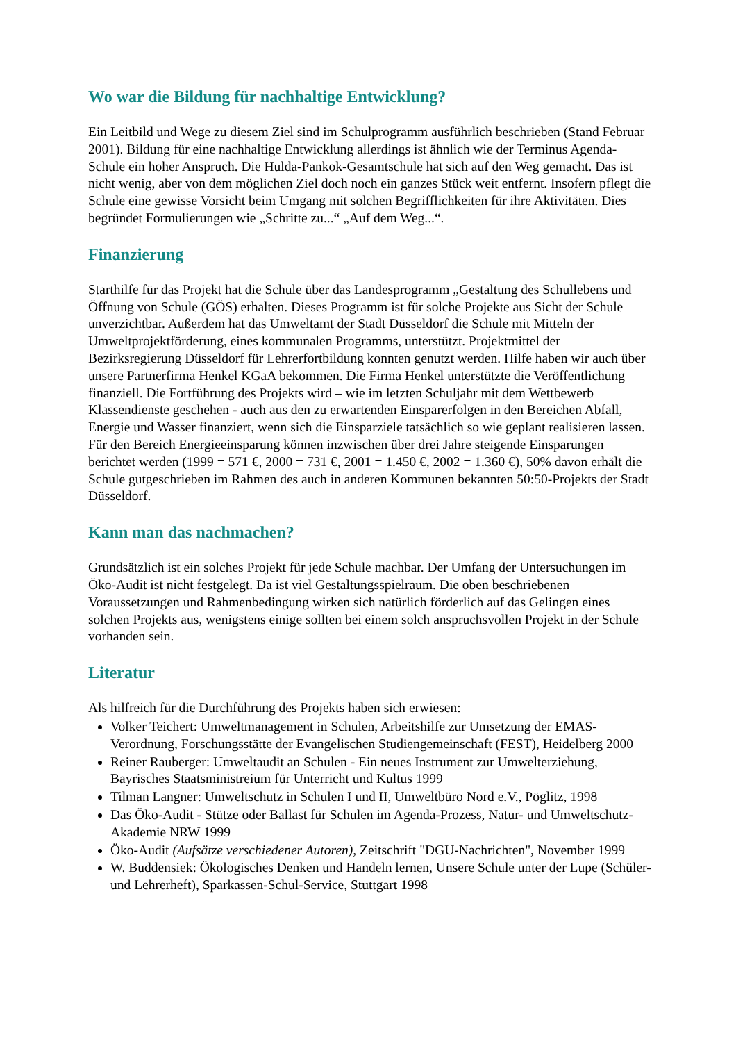Wo war die Bildung für nachhaltige Entwicklung?
Ein Leitbild und Wege zu diesem Ziel sind im Schulprogramm ausführlich beschrieben (Stand Februar 2001). Bildung für eine nachhaltige Entwicklung allerdings ist ähnlich wie der Terminus Agenda-Schule ein hoher Anspruch. Die Hulda-Pankok-Gesamtschule hat sich auf den Weg gemacht. Das ist nicht wenig, aber von dem möglichen Ziel doch noch ein ganzes Stück weit entfernt. Insofern pflegt die Schule eine gewisse Vorsicht beim Umgang mit solchen Begrifflichkeiten für ihre Aktivitäten. Dies begründet Formulierungen wie „Schritte zu...“ „Auf dem Weg...“.
Finanzierung
Starthilfe für das Projekt hat die Schule über das Landesprogramm „Gestaltung des Schullebens und Öffnung von Schule (GÖS) erhalten. Dieses Programm ist für solche Projekte aus Sicht der Schule unverzichtbar. Außerdem hat das Umweltamt der Stadt Düsseldorf die Schule mit Mitteln der Umweltprojektförderung, eines kommunalen Programms, unterstützt. Projektmittel der Bezirksregierung Düsseldorf für Lehrerfortbildung konnten genutzt werden. Hilfe haben wir auch über unsere Partnerfirma Henkel KGaA bekommen. Die Firma Henkel unterstützte die Veröffentlichung finanziell. Die Fortführung des Projekts wird – wie im letzten Schuljahr mit dem Wettbewerb Klassendienste geschehen - auch aus den zu erwartenden Einsparerfolgen in den Bereichen Abfall, Energie und Wasser finanziert, wenn sich die Einsparziele tatsächlich so wie geplant realisieren lassen. Für den Bereich Energieeinsparung können inzwischen über drei Jahre steigende Einsparungen berichtet werden (1999 = 571 €, 2000 = 731 €, 2001 = 1.450 €, 2002 = 1.360 €), 50% davon erhält die Schule gutgeschrieben im Rahmen des auch in anderen Kommunen bekannten 50:50-Projekts der Stadt Düsseldorf.
Kann man das nachmachen?
Grundsätzlich ist ein solches Projekt für jede Schule machbar. Der Umfang der Untersuchungen im Öko-Audit ist nicht festgelegt. Da ist viel Gestaltungsspielraum. Die oben beschriebenen Voraussetzungen und Rahmenbedingung wirken sich natürlich förderlich auf das Gelingen eines solchen Projekts aus, wenigstens einige sollten bei einem solch anspruchsvollen Projekt in der Schule vorhanden sein.
Literatur
Als hilfreich für die Durchführung des Projekts haben sich erwiesen:
Volker Teichert: Umweltmanagement in Schulen, Arbeitshilfe zur Umsetzung der EMAS-Verordnung, Forschungsstätte der Evangelischen Studiengemeinschaft (FEST), Heidelberg 2000
Reiner Rauberger: Umweltaudit an Schulen - Ein neues Instrument zur Umwelterziehung, Bayrisches Staatsministreium für Unterricht und Kultus 1999
Tilman Langner: Umweltschutz in Schulen I und II, Umweltbüro Nord e.V., Pöglitz, 1998
Das Öko-Audit - Stütze oder Ballast für Schulen im Agenda-Prozess, Natur- und Umweltschutz-Akademie NRW 1999
Öko-Audit (Aufsätze verschiedener Autoren), Zeitschrift "DGU-Nachrichten", November 1999
W. Buddensiek: Ökologisches Denken und Handeln lernen, Unsere Schule unter der Lupe (Schüler- und Lehrerheft), Sparkassen-Schul-Service, Stuttgart 1998